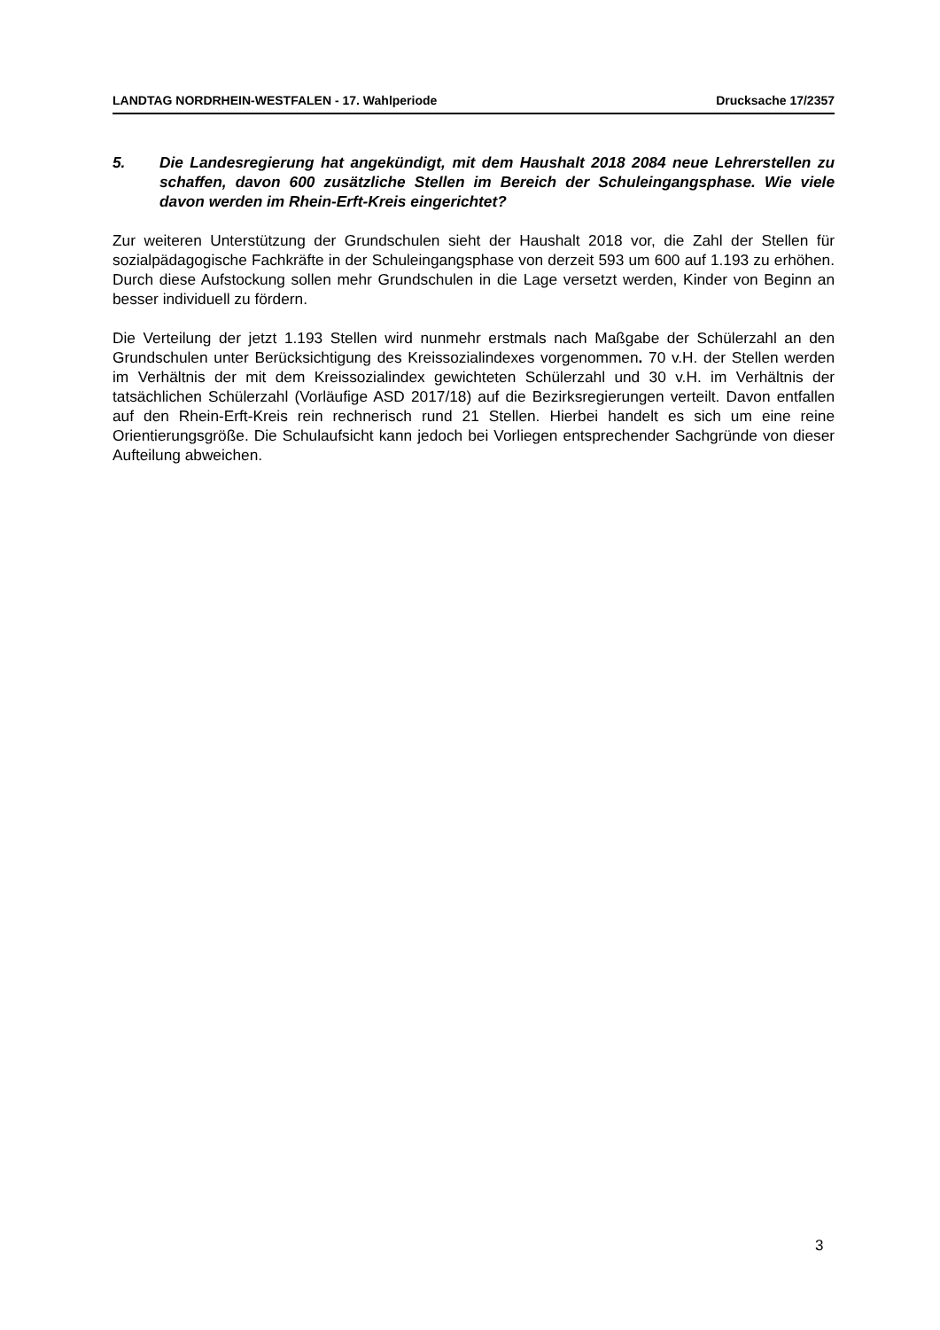LANDTAG NORDRHEIN-WESTFALEN - 17. Wahlperiode Drucksache 17/2357
5. Die Landesregierung hat angekündigt, mit dem Haushalt 2018 2084 neue Lehrerstellen zu schaffen, davon 600 zusätzliche Stellen im Bereich der Schuleingangsphase. Wie viele davon werden im Rhein-Erft-Kreis eingerichtet?
Zur weiteren Unterstützung der Grundschulen sieht der Haushalt 2018 vor, die Zahl der Stellen für sozialpädagogische Fachkräfte in der Schuleingangsphase von derzeit 593 um 600 auf 1.193 zu erhöhen. Durch diese Aufstockung sollen mehr Grundschulen in die Lage versetzt werden, Kinder von Beginn an besser individuell zu fördern.
Die Verteilung der jetzt 1.193 Stellen wird nunmehr erstmals nach Maßgabe der Schülerzahl an den Grundschulen unter Berücksichtigung des Kreissozialindexes vorgenommen. 70 v.H. der Stellen werden im Verhältnis der mit dem Kreissozialindex gewichteten Schülerzahl und 30 v.H. im Verhältnis der tatsächlichen Schülerzahl (Vorläufige ASD 2017/18) auf die Bezirksregierungen verteilt. Davon entfallen auf den Rhein-Erft-Kreis rein rechnerisch rund 21 Stellen. Hierbei handelt es sich um eine reine Orientierungsgröße. Die Schulaufsicht kann jedoch bei Vorliegen entsprechender Sachgründe von dieser Aufteilung abweichen.
3